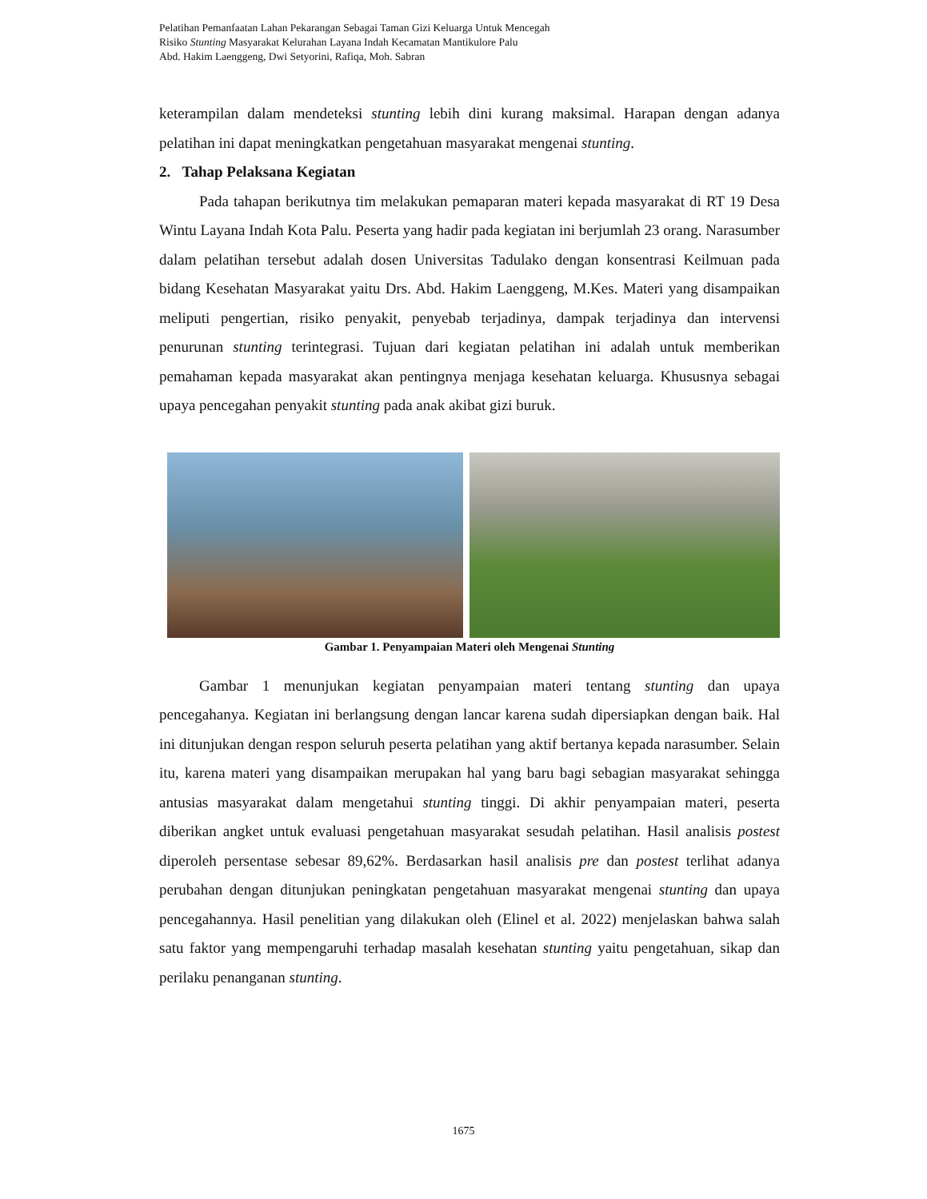Pelatihan Pemanfaatan Lahan Pekarangan Sebagai Taman Gizi Keluarga Untuk Mencegah
Risiko Stunting Masyarakat Kelurahan Layana Indah Kecamatan Mantikulore Palu
Abd. Hakim Laenggeng, Dwi Setyorini, Rafiqa, Moh. Sabran
keterampilan dalam mendeteksi stunting lebih dini kurang maksimal. Harapan dengan adanya pelatihan ini dapat meningkatkan pengetahuan masyarakat mengenai stunting.
2. Tahap Pelaksana Kegiatan
Pada tahapan berikutnya tim melakukan pemaparan materi kepada masyarakat di RT 19 Desa Wintu Layana Indah Kota Palu. Peserta yang hadir pada kegiatan ini berjumlah 23 orang. Narasumber dalam pelatihan tersebut adalah dosen Universitas Tadulako dengan konsentrasi Keilmuan pada bidang Kesehatan Masyarakat yaitu Drs. Abd. Hakim Laenggeng, M.Kes. Materi yang disampaikan meliputi pengertian, risiko penyakit, penyebab terjadinya, dampak terjadinya dan intervensi penurunan stunting terintegrasi. Tujuan dari kegiatan pelatihan ini adalah untuk memberikan pemahaman kepada masyarakat akan pentingnya menjaga kesehatan keluarga. Khususnya sebagai upaya pencegahan penyakit stunting pada anak akibat gizi buruk.
Gambar 1. Penyampaian Materi oleh Mengenai Stunting
Gambar 1 menunjukan kegiatan penyampaian materi tentang stunting dan upaya pencegahanya. Kegiatan ini berlangsung dengan lancar karena sudah dipersiapkan dengan baik. Hal ini ditunjukan dengan respon seluruh peserta pelatihan yang aktif bertanya kepada narasumber. Selain itu, karena materi yang disampaikan merupakan hal yang baru bagi sebagian masyarakat sehingga antusias masyarakat dalam mengetahui stunting tinggi. Di akhir penyampaian materi, peserta diberikan angket untuk evaluasi pengetahuan masyarakat sesudah pelatihan. Hasil analisis postest diperoleh persentase sebesar 89,62%. Berdasarkan hasil analisis pre dan postest terlihat adanya perubahan dengan ditunjukan peningkatan pengetahuan masyarakat mengenai stunting dan upaya pencegahannya. Hasil penelitian yang dilakukan oleh (Elinel et al. 2022) menjelaskan bahwa salah satu faktor yang mempengaruhi terhadap masalah kesehatan stunting yaitu pengetahuan, sikap dan perilaku penanganan stunting.
1675